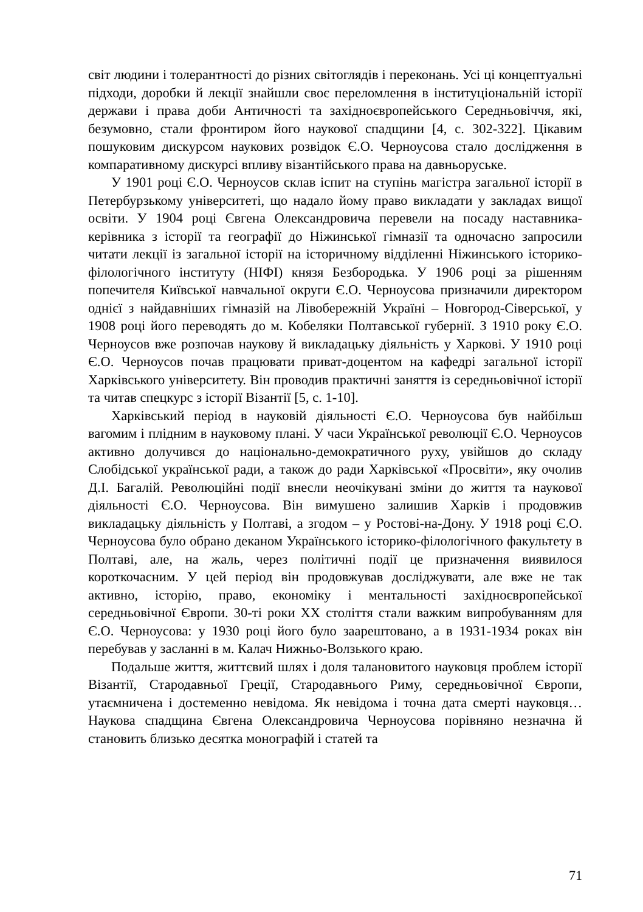світ людини і толерантності до різних світоглядів і переконань. Усі ці концептуальні підходи, доробки й лекції знайшли своє переломлення в інституціональній історії держави і права доби Античності та західноєвропейського Середньовіччя, які, безумовно, стали фронтиром його наукової спадщини [4, с. 302-322]. Цікавим пошуковим дискурсом наукових розвідок Є.О. Черноусова стало дослідження в компаративному дискурсі впливу візантійського права на давньоруське.
У 1901 році Є.О. Черноусов склав іспит на ступінь магістра загальної історії в Петербурзькому університеті, що надало йому право викладати у закладах вищої освіти. У 1904 році Євгена Олександровича перевели на посаду наставника-керівника з історії та географії до Ніжинської гімназії та одночасно запросили читати лекції із загальної історії на історичному відділенні Ніжинського історико-філологічного інституту (НІФІ) князя Безбородька. У 1906 році за рішенням попечителя Київської навчальної округи Є.О. Черноусова призначили директором однієї з найдавніших гімназій на Лівобережній Україні – Новгород-Сіверської, у 1908 році його переводять до м. Кобеляки Полтавської губернії. З 1910 року Є.О. Черноусов вже розпочав наукову й викладацьку діяльність у Харкові. У 1910 році Є.О. Черноусов почав працювати приват-доцентом на кафедрі загальної історії Харківського університету. Він проводив практичні заняття із середньовічної історії та читав спецкурс з історії Візантії [5, с. 1-10].
Харківський період в науковій діяльності Є.О. Черноусова був найбільш вагомим і плідним в науковому плані. У часи Української революції Є.О. Черноусов активно долучився до національно-демократичного руху, увійшов до складу Слобідської української ради, а також до ради Харківської «Просвіти», яку очолив Д.І. Багалій. Революційні події внесли неочікувані зміни до життя та наукової діяльності Є.О. Черноусова. Він вимушено залишив Харків і продовжив викладацьку діяльність у Полтаві, а згодом – у Ростові-на-Дону. У 1918 році Є.О. Черноусова було обрано деканом Українського історико-філологічного факультету в Полтаві, але, на жаль, через політичні події це призначення виявилося короткочасним. У цей період він продовжував досліджувати, але вже не так активно, історію, право, економіку і ментальності західноєвропейської середньовічної Європи. 30-ті роки XX століття стали важким випробуванням для Є.О. Черноусова: у 1930 році його було заарештовано, а в 1931-1934 роках він перебував у засланні в м. Калач Нижньо-Волзького краю.
Подальше життя, життєвий шлях і доля талановитого науковця проблем історії Візантії, Стародавньої Греції, Стародавнього Риму, середньовічної Європи, утаємничена і достеменно невідома. Як невідома і точна дата смерті науковця… Наукова спадщина Євгена Олександровича Черноусова порівняно незначна й становить близько десятка монографій і статей та
71